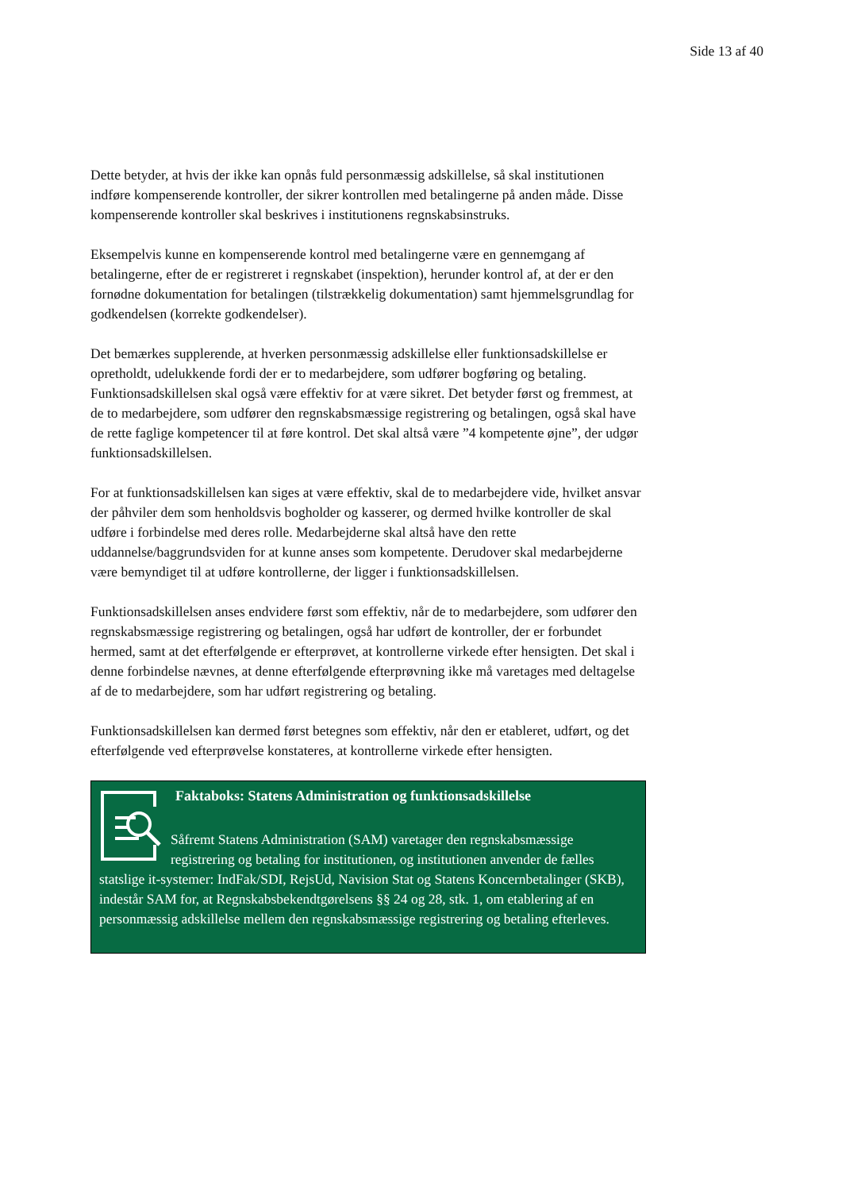Side 13 af 40
Dette betyder, at hvis der ikke kan opnås fuld personmæssig adskillelse, så skal institutionen indføre kompenserende kontroller, der sikrer kontrollen med betalingerne på anden måde. Disse kompenserende kontroller skal beskrives i institutionens regnskabsinstruks.
Eksempelvis kunne en kompenserende kontrol med betalingerne være en gennemgang af betalingerne, efter de er registreret i regnskabet (inspektion), herunder kontrol af, at der er den fornødne dokumentation for betalingen (tilstrækkelig dokumentation) samt hjemmelsgrundlag for godkendelsen (korrekte godkendelser).
Det bemærkes supplerende, at hverken personmæssig adskillelse eller funktionsadskillelse er opretholdt, udelukkende fordi der er to medarbejdere, som udfører bogføring og betaling. Funktionsadskillelsen skal også være effektiv for at være sikret. Det betyder først og fremmest, at de to medarbejdere, som udfører den regnskabsmæssige registrering og betalingen, også skal have de rette faglige kompetencer til at føre kontrol. Det skal altså være ”4 kompetente øjne”, der udgør funktionsadskillelsen.
For at funktionsadskillelsen kan siges at være effektiv, skal de to medarbejdere vide, hvilket ansvar der påhviler dem som henholdsvis bogholder og kasserer, og dermed hvilke kontroller de skal udføre i forbindelse med deres rolle. Medarbejderne skal altså have den rette uddannelse/baggrundsviden for at kunne anses som kompetente. Derudover skal medarbejderne være bemyndiget til at udføre kontrollerne, der ligger i funktionsadskillelsen.
Funktionsadskillelsen anses endvidere først som effektiv, når de to medarbejdere, som udfører den regnskabsmæssige registrering og betalingen, også har udført de kontroller, der er forbundet hermed, samt at det efterfølgende er efterprøvet, at kontrollerne virkede efter hensigten. Det skal i denne forbindelse nævnes, at denne efterfølgende efterprøvning ikke må varetages med deltagelse af de to medarbejdere, som har udført registrering og betaling.
Funktionsadskillelsen kan dermed først betegnes som effektiv, når den er etableret, udført, og det efterfølgende ved efterprøvelse konstateres, at kontrollerne virkede efter hensigten.
Faktaboks: Statens Administration og funktionsadskillelse
Såfremt Statens Administration (SAM) varetager den regnskabsmæssige registrering og betaling for institutionen, og institutionen anvender de fælles statslige it-systemer: IndFak/SDI, RejsUd, Navision Stat og Statens Koncernbetalinger (SKB), indestår SAM for, at Regnskabsbekendtgørelsens §§ 24 og 28, stk. 1, om etablering af en personmæssig adskillelse mellem den regnskabsmæssige registrering og betaling efterleves.